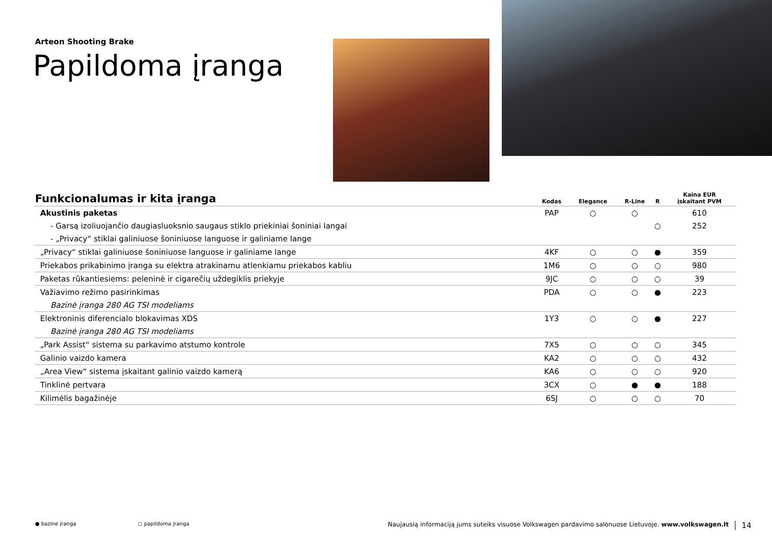Arteon Shooting Brake
Papildoma įranga
| Funkcionalumas ir kita įranga | Kodas | Elegance | R-Line | R | Kaina EUR įskaitant PVM |
| --- | --- | --- | --- | --- | --- |
| Akustinis paketas | PAP | ○ | ○ | | 610 |
| - Garsą izoliuojančio daugiasluoksnio saugaus stiklo priekiniai šoniniai langai | | | | ○ | 252 |
| - „Privacy“ stiklai galiniuose šoniniuose languose ir galiniame lange | | | | | |
| „Privacy“ stiklai galiniuose šoniniuose languose ir galiniame lange | 4KF | ○ | ○ | ● | 359 |
| Priekabos prikabinimo įranga su elektra atrakinamu atlenkiamu priekabos kabliu | 1M6 | ○ | ○ | ○ | 980 |
| Paketas rūkantiesiems: peleninė ir cigarečių uždegiklis priekyje | 9JC | ○ | ○ | ○ | 39 |
| Važiavimo režimo pasirinkimas | PDA | ○ | ○ | ● | 223 |
| Bazinė įranga 280 AG TSI modeliams | | | | | |
| Elektroninis diferencialo blokavimas XDS | 1Y3 | ○ | ○ | ● | 227 |
| Bazinė įranga 280 AG TSI modeliams | | | | | |
| „Park Assist“ sistema su parkavimo atstumo kontrole | 7X5 | ○ | ○ | ○ | 345 |
| Galinio vaizdo kamera | KA2 | ○ | ○ | ○ | 432 |
| „Area View“ sistema įskaitant galinio vaizdo kamerą | KA6 | ○ | ○ | ○ | 920 |
| Tinklinė pertvara | 3CX | ○ | ● | ● | 188 |
| Kilimėlis bagažinėje | 6SJ | ○ | ○ | ○ | 70 |
● bazinė įranga ○ papildoma įranga Naujausią informaciją jums suteiks visuose Volkswagen pardavimo salonuose Lietuvoje. www.volkswagen.lt 14